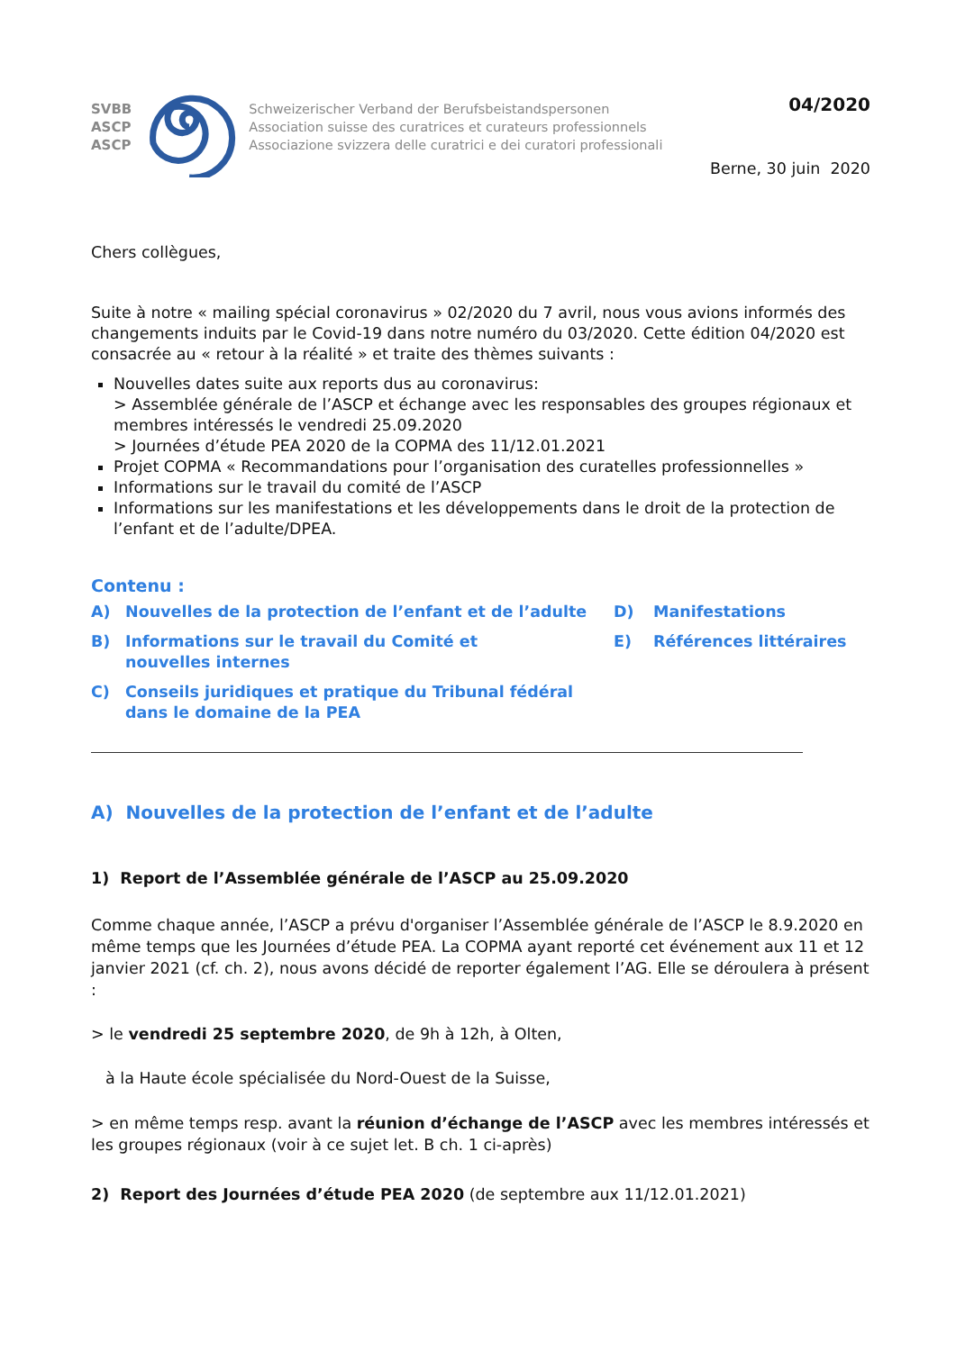SVBB
ASCP
ASCP
Schweizerischer Verband der Berufsbeistandspersonen
Association suisse des curatrices et curateurs professionnels
Associazione svizzera delle curatrici e dei curatori professionali
04/2020
Berne, 30 juin 2020
Chers collègues,
Suite à notre « mailing spécial coronavirus » 02/2020 du 7 avril, nous vous avions informés des changements induits par le Covid-19 dans notre numéro du 03/2020. Cette édition 04/2020 est consacrée au « retour à la réalité » et traite des thèmes suivants :
Nouvelles dates suite aux reports dus au coronavirus:
> Assemblée générale de l’ASCP et échange avec les responsables des groupes régionaux et membres intéressés le vendredi 25.09.2020
> Journées d’étude PEA 2020 de la COPMA des 11/12.01.2021
Projet COPMA « Recommandations pour l’organisation des curatelles professionnelles »
Informations sur le travail du comité de l’ASCP
Informations sur les manifestations et les développements dans le droit de la protection de l’enfant et de l’adulte/DPEA.
Contenu :
A) Nouvelles de la protection de l’enfant et de l’adulte
B) Informations sur le travail du Comité et
nouvelles internes
C) Conseils juridiques et pratique du Tribunal fédéral
dans le domaine de la PEA
D) Manifestations
E) Références littéraires
A) Nouvelles de la protection de l’enfant et de l’adulte
1) Report de l’Assemblée générale de l’ASCP au 25.09.2020
Comme chaque année, l’ASCP a prévu d'organiser l’Assemblée générale de l’ASCP le 8.9.2020 en même temps que les Journées d’étude PEA. La COPMA ayant reporté cet événement aux 11 et 12 janvier 2021 (cf. ch. 2), nous avons décidé de reporter également l’AG. Elle se déroulera à présent :
> le vendredi 25 septembre 2020, de 9h à 12h, à Olten,
à la Haute école spécialisée du Nord-Ouest de la Suisse,
> en même temps resp. avant la réunion d’échange de l’ASCP avec les membres intéressés et les groupes régionaux (voir à ce sujet let. B ch. 1 ci-après)
2) Report des Journées d’étude PEA 2020 (de septembre aux 11/12.01.2021)